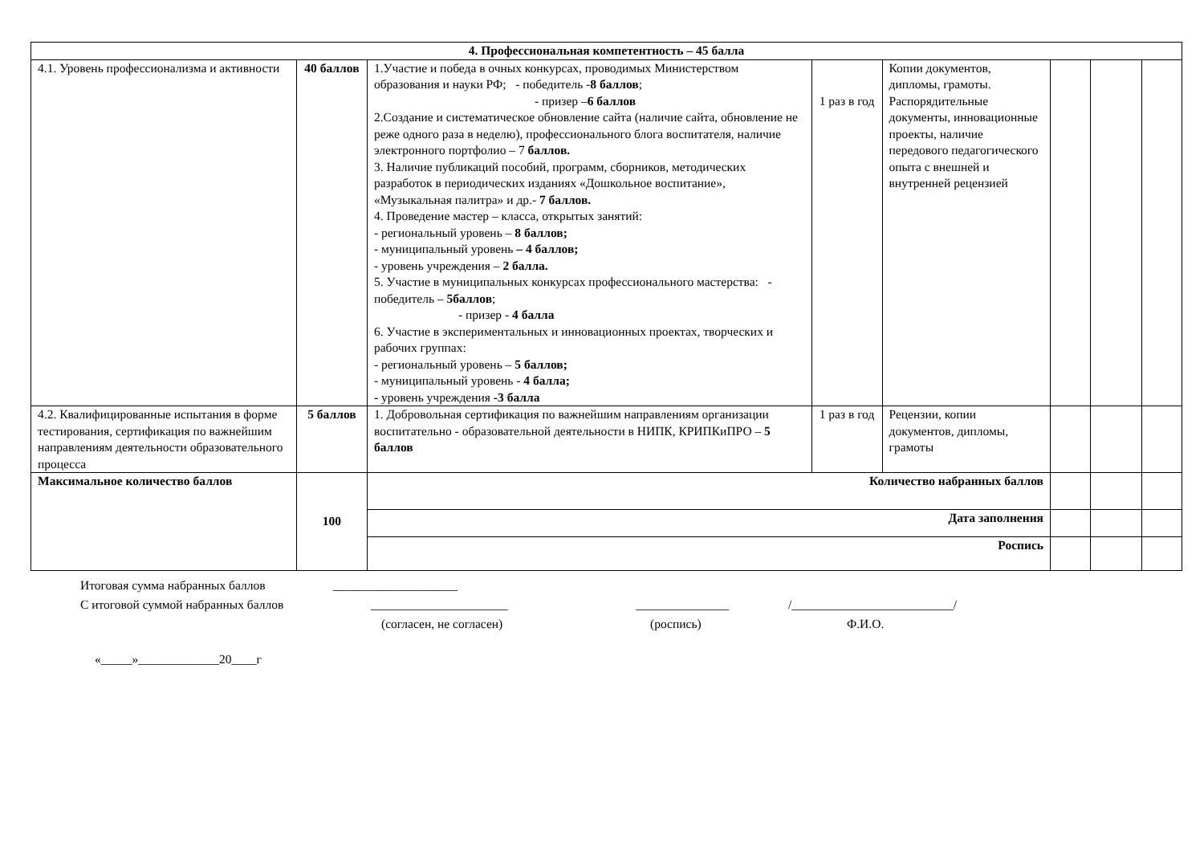| 4. Профессиональная компетентность – 45 балла | | | | | | | | |
| 4.1. Уровень профессионализма и активности | 40 баллов | 1.Участие и победа в очных конкурсах, проводимых Министерством образования и науки РФ; - победитель - 8 баллов ; - призер – 6 баллов 2.Создание и систематическое обновление сайта (наличие сайта, обновление не реже одного раза в неделю), профессионального блога воспитателя, наличие электронного портфолио – 7 баллов. 3. Наличие публикаций пособий, программ, сборников, методических разработок в периодических изданиях «Дошкольное воспитание», «Музыкальная палитра» и др.- 7 баллов. 4. Проведение мастер – класса, открытых занятий: - региональный уровень – 8 баллов; - муниципальный уровень – 4 баллов; - уровень учреждения – 2 балла. 5. Участие в муниципальных конкурсах профессионального мастерства: - победитель – 5баллов ; - призер - 4 балла 6. Участие в экспериментальных и инновационных проектах, творческих и рабочих группах: - региональный уровень – 5 баллов; - муниципальный уровень - 4 балла; - уровень учреждения -3 балла | 1 раз в год | Копии документов, дипломы, грамоты. Распорядительные документы, инновационные проекты, наличие передового педагогического опыта с внешней и внутренней рецензией | | | | |
| 4.2. Квалифицированные испытания в форме тестирования, сертификация по важнейшим направлениям деятельности образовательного процесса | 5 баллов | 1. Добровольная сертификация по важнейшим направлениям организации воспитательно - образовательной деятельности в НИПК, КРИПКиПРО – 5 баллов | 1 раз в год | Рецензии, копии документов, дипломы, грамоты | | | | |
| Максимальное количество баллов | 100 | Количество набранных баллов | | | | | | |
| | | Дата заполнения | | | | | | |
| | | Роспись | | | | | | |
Итоговая сумма набранных баллов ____________________
С итоговой суммой набранных баллов ______________________ _______________ /__________________________/
(согласен, не согласен) (роспись) Ф.И.О.
«_____»_____________20____г